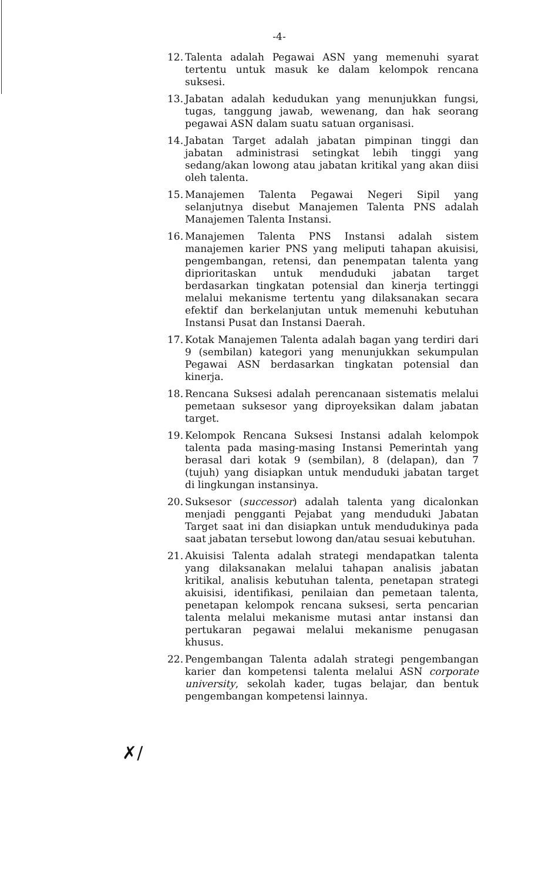-4-
12.
Talenta adalah Pegawai ASN yang memenuhi syarat tertentu untuk masuk ke dalam kelompok rencana suksesi.
13.
Jabatan adalah kedudukan yang menunjukkan fungsi, tugas, tanggung jawab, wewenang, dan hak seorang pegawai ASN dalam suatu satuan organisasi.
14.
Jabatan Target adalah jabatan pimpinan tinggi dan jabatan administrasi setingkat lebih tinggi yang sedang/akan lowong atau jabatan kritikal yang akan diisi oleh talenta.
15.
Manajemen Talenta Pegawai Negeri Sipil yang selanjutnya disebut Manajemen Talenta PNS adalah Manajemen Talenta Instansi.
16.
Manajemen Talenta PNS Instansi adalah sistem manajemen karier PNS yang meliputi tahapan akuisisi, pengembangan, retensi, dan penempatan talenta yang diprioritaskan untuk menduduki jabatan target berdasarkan tingkatan potensial dan kinerja tertinggi melalui mekanisme tertentu yang dilaksanakan secara efektif dan berkelanjutan untuk memenuhi kebutuhan Instansi Pusat dan Instansi Daerah.
17.
Kotak Manajemen Talenta adalah bagan yang terdiri dari 9 (sembilan) kategori yang menunjukkan sekumpulan Pegawai ASN berdasarkan tingkatan potensial dan kinerja.
18.
Rencana Suksesi adalah perencanaan sistematis melalui pemetaan suksesor yang diproyeksikan dalam jabatan target.
19.
Kelompok Rencana Suksesi Instansi adalah kelompok talenta pada masing-masing Instansi Pemerintah yang berasal dari kotak 9 (sembilan), 8 (delapan), dan 7 (tujuh) yang disiapkan untuk menduduki jabatan target di lingkungan instansinya.
20.
Suksesor (successor) adalah talenta yang dicalonkan menjadi pengganti Pejabat yang menduduki Jabatan Target saat ini dan disiapkan untuk mendudukinya pada saat jabatan tersebut lowong dan/atau sesuai kebutuhan.
21.
Akuisisi Talenta adalah strategi mendapatkan talenta yang dilaksanakan melalui tahapan analisis jabatan kritikal, analisis kebutuhan talenta, penetapan strategi akuisisi, identifikasi, penilaian dan pemetaan talenta, penetapan kelompok rencana suksesi, serta pencarian talenta melalui mekanisme mutasi antar instansi dan pertukaran pegawai melalui mekanisme penugasan khusus.
22.
Pengembangan Talenta adalah strategi pengembangan karier dan kompetensi talenta melalui ASN corporate university, sekolah kader, tugas belajar, dan bentuk pengembangan kompetensi lainnya.
✗/